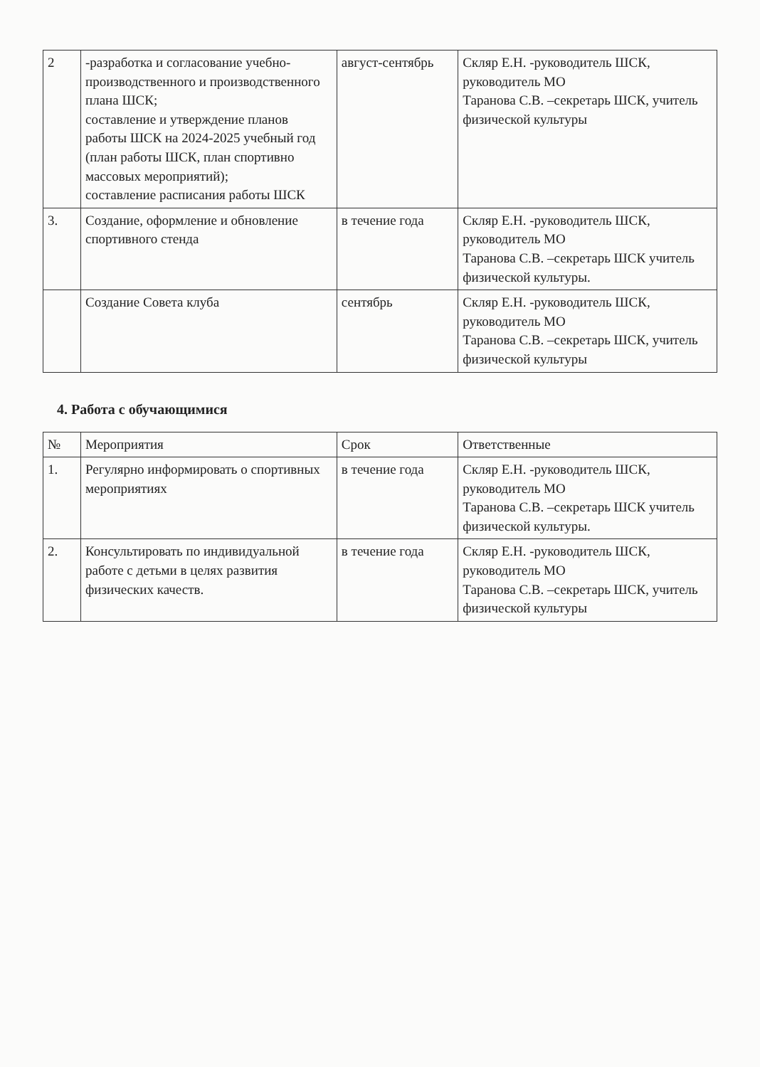| 2 | -разработка и согласование учебно-производственного и производственного плана ШСК; составление и утверждение планов работы ШСК на 2024-2025 учебный год (план работы ШСК, план спортивно массовых мероприятий); составление расписания работы ШСК | август-сентябрь | Скляр Е.Н. -руководитель ШСК, руководитель МО Таранова С.В. –секретарь ШСК, учитель физической культуры |
| 3. | Создание, оформление и обновление спортивного стенда | в течение года | Скляр Е.Н. -руководитель ШСК, руководитель МО Таранова С.В. –секретарь ШСК учитель физической культуры. |
| | Создание Совета клуба | сентябрь | Скляр Е.Н. -руководитель ШСК, руководитель МО Таранова С.В. –секретарь ШСК, учитель физической культуры |
4. Работа с обучающимися
| № | Мероприятия | Срок | Ответственные |
| --- | --- | --- | --- |
| 1. | Регулярно информировать о спортивных мероприятиях | в течение года | Скляр Е.Н. -руководитель ШСК, руководитель МО Таранова С.В. –секретарь ШСК учитель физической культуры. |
| 2. | Консультировать по индивидуальной работе с детьми в целях развития физических качеств. | в течение года | Скляр Е.Н. -руководитель ШСК, руководитель МО Таранова С.В. –секретарь ШСК, учитель физической культуры |